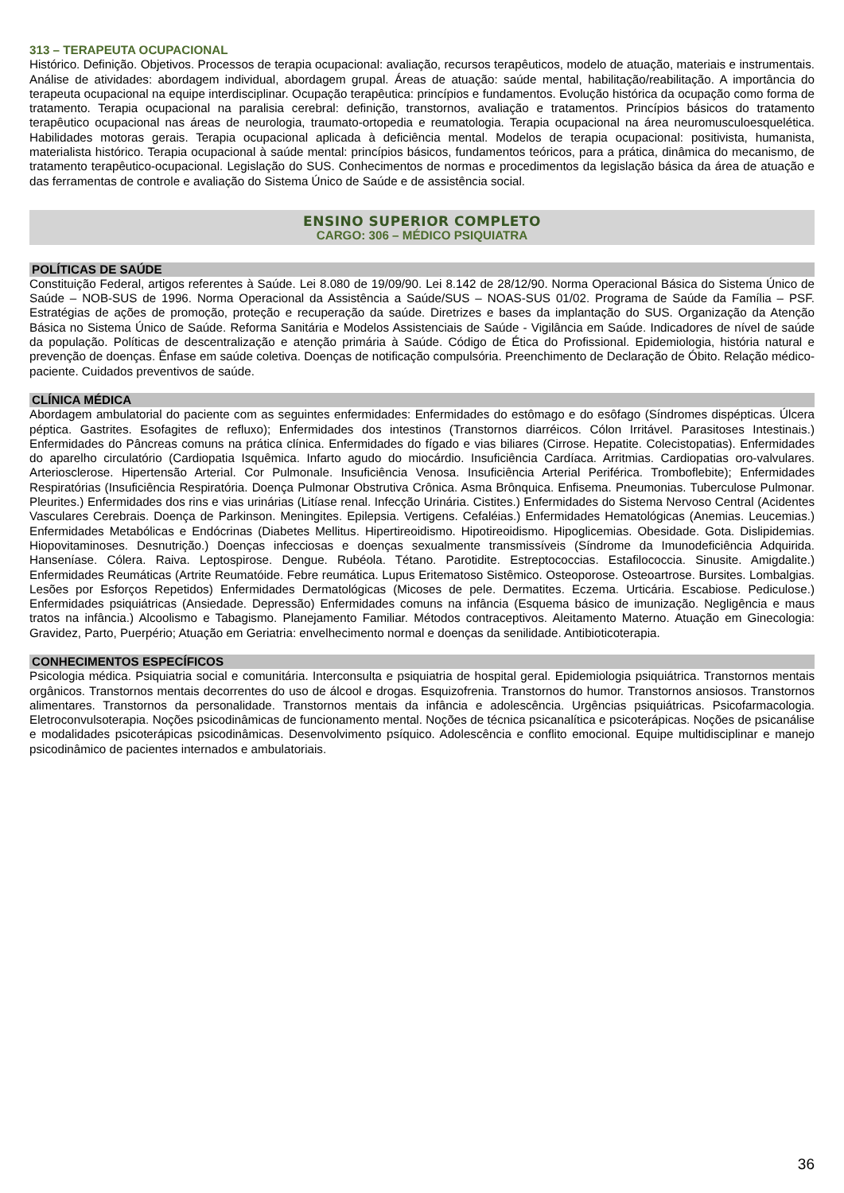313 – TERAPEUTA OCUPACIONAL
Histórico. Definição. Objetivos. Processos de terapia ocupacional: avaliação, recursos terapêuticos, modelo de atuação, materiais e instrumentais. Análise de atividades: abordagem individual, abordagem grupal. Áreas de atuação: saúde mental, habilitação/reabilitação. A importância do terapeuta ocupacional na equipe interdisciplinar. Ocupação terapêutica: princípios e fundamentos. Evolução histórica da ocupação como forma de tratamento. Terapia ocupacional na paralisia cerebral: definição, transtornos, avaliação e tratamentos. Princípios básicos do tratamento terapêutico ocupacional nas áreas de neurologia, traumato-ortopedia e reumatologia. Terapia ocupacional na área neuromusculoesquelética. Habilidades motoras gerais. Terapia ocupacional aplicada à deficiência mental. Modelos de terapia ocupacional: positivista, humanista, materialista histórico. Terapia ocupacional à saúde mental: princípios básicos, fundamentos teóricos, para a prática, dinâmica do mecanismo, de tratamento terapêutico-ocupacional. Legislação do SUS. Conhecimentos de normas e procedimentos da legislação básica da área de atuação e das ferramentas de controle e avaliação do Sistema Único de Saúde e de assistência social.
ENSINO SUPERIOR COMPLETO
CARGO: 306 – MÉDICO PSIQUIATRA
POLÍTICAS DE SAÚDE
Constituição Federal, artigos referentes à Saúde. Lei 8.080 de 19/09/90. Lei 8.142 de 28/12/90. Norma Operacional Básica do Sistema Único de Saúde – NOB-SUS de 1996. Norma Operacional da Assistência a Saúde/SUS – NOAS-SUS 01/02. Programa de Saúde da Família – PSF. Estratégias de ações de promoção, proteção e recuperação da saúde. Diretrizes e bases da implantação do SUS. Organização da Atenção Básica no Sistema Único de Saúde. Reforma Sanitária e Modelos Assistenciais de Saúde - Vigilância em Saúde. Indicadores de nível de saúde da população. Políticas de descentralização e atenção primária à Saúde. Código de Ética do Profissional. Epidemiologia, história natural e prevenção de doenças. Ênfase em saúde coletiva. Doenças de notificação compulsória. Preenchimento de Declaração de Óbito. Relação médico-paciente. Cuidados preventivos de saúde.
CLÍNICA MÉDICA
Abordagem ambulatorial do paciente com as seguintes enfermidades: Enfermidades do estômago e do esôfago (Síndromes dispépticas. Úlcera péptica. Gastrites. Esofagites de refluxo); Enfermidades dos intestinos (Transtornos diarréicos. Cólon Irritável. Parasitoses Intestinais.) Enfermidades do Pâncreas comuns na prática clínica. Enfermidades do fígado e vias biliares (Cirrose. Hepatite. Colecistopatias). Enfermidades do aparelho circulatório (Cardiopatia Isquêmica. Infarto agudo do miocárdio. Insuficiência Cardíaca. Arritmias. Cardiopatias oro-valvulares. Arteriosclerose. Hipertensão Arterial. Cor Pulmonale. Insuficiência Venosa. Insuficiência Arterial Periférica. Tromboflebite); Enfermidades Respiratórias (Insuficiência Respiratória. Doença Pulmonar Obstrutiva Crônica. Asma Brônquica. Enfisema. Pneumonias. Tuberculose Pulmonar. Pleurites.) Enfermidades dos rins e vias urinárias (Litíase renal. Infecção Urinária. Cistites.) Enfermidades do Sistema Nervoso Central (Acidentes Vasculares Cerebrais. Doença de Parkinson. Meningites. Epilepsia. Vertigens. Cefaléias.) Enfermidades Hematológicas (Anemias. Leucemias.) Enfermidades Metabólicas e Endócrinas (Diabetes Mellitus. Hipertireoidismo. Hipotireoidismo. Hipoglicemias. Obesidade. Gota. Dislipidemias. Hiopovitaminoses. Desnutrição.) Doenças infecciosas e doenças sexualmente transmissíveis (Síndrome da Imunodeficiência Adquirida. Hanseníase. Cólera. Raiva. Leptospirose. Dengue. Rubéola. Tétano. Parotidite. Estreptococcias. Estafilococcia. Sinusite. Amigdalite.) Enfermidades Reumáticas (Artrite Reumatóide. Febre reumática. Lupus Eritematoso Sistêmico. Osteoporose. Osteoartrose. Bursites. Lombalgias. Lesões por Esforços Repetidos) Enfermidades Dermatológicas (Micoses de pele. Dermatites. Eczema. Urticária. Escabiose. Pediculose.) Enfermidades psiquiátricas (Ansiedade. Depressão) Enfermidades comuns na infância (Esquema básico de imunização. Negligência e maus tratos na infância.) Alcoolismo e Tabagismo. Planejamento Familiar. Métodos contraceptivos. Aleitamento Materno. Atuação em Ginecologia: Gravidez, Parto, Puerpério; Atuação em Geriatria: envelhecimento normal e doenças da senilidade. Antibioticoterapia.
CONHECIMENTOS ESPECÍFICOS
Psicologia médica. Psiquiatria social e comunitária. Interconsulta e psiquiatria de hospital geral. Epidemiologia psiquiátrica. Transtornos mentais orgânicos. Transtornos mentais decorrentes do uso de álcool e drogas. Esquizofrenia. Transtornos do humor. Transtornos ansiosos. Transtornos alimentares. Transtornos da personalidade. Transtornos mentais da infância e adolescência. Urgências psiquiátricas. Psicofarmacologia. Eletroconvulsoterapia. Noções psicodinâmicas de funcionamento mental. Noções de técnica psicanalítica e psicoterápicas. Noções de psicanálise e modalidades psicoterápicas psicodinâmicas. Desenvolvimento psíquico. Adolescência e conflito emocional. Equipe multidisciplinar e manejo psicodinâmico de pacientes internados e ambulatoriais.
36